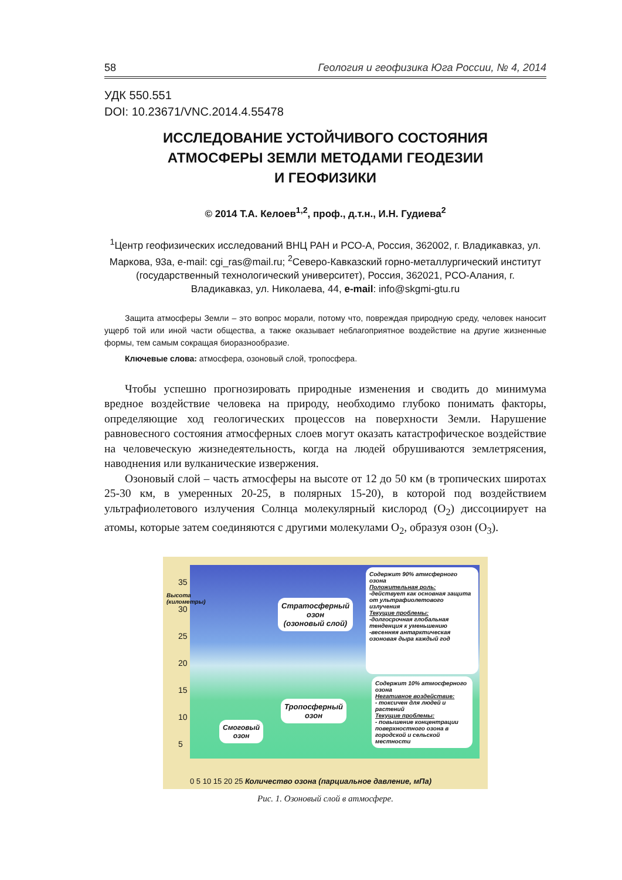58 Геология и геофизика Юга России, № 4, 2014
УДК 550.551
DOI: 10.23671/VNC.2014.4.55478
ИССЛЕДОВАНИЕ УСТОЙЧИВОГО СОСТОЯНИЯ
АТМОСФЕРЫ ЗЕМЛИ МЕТОДАМИ ГЕОДЕЗИИ
И ГЕОФИЗИКИ
© 2014 Т.А. Келоев<sup>1,2</sup>, проф., д.т.н., И.Н. Гудиева<sup>2</sup>
<sup>1</sup> Центр геофизических исследований ВНЦ РАН и РСО-А, Россия, 362002, г. Владикавказ, ул. Маркова, 93а, e-mail: cgi_ras@mail.ru; <sup>2</sup>Северо-Кавказский горно-металлургический институт (государственный технологический университет), Россия, 362021, РСО-Алания, г. Владикавказ, ул. Николаева, 44, e-mail: info@skgmi-gtu.ru
Защита атмосферы Земли – это вопрос морали, потому что, повреждая природную среду, человек наносит ущерб той или иной части общества, а также оказывает неблагоприятное воздействие на другие жизненные формы, тем самым сокращая биоразнообразие.
Ключевые слова: атмосфера, озоновый слой, тропосфера.
Чтобы успешно прогнозировать природные изменения и сводить до минимума вредное воздействие человека на природу, необходимо глубоко понимать факторы, определяющие ход геологических процессов на поверхности Земли. Нарушение равновесного состояния атмосферных слоев могут оказать катастрофическое воздействие на человеческую жизнедеятельность, когда на людей обрушиваются землетрясения, наводнения или вулканические извержения.
Озоновый слой – часть атмосферы на высоте от 12 до 50 км (в тропических широтах 25-30 км, в умеренных 20-25, в полярных 15-20), в которой под воздействием ультрафиолетового излучения Солнца молекулярный кислород (O<sub>2</sub>) диссоциирует на атомы, которые затем соединяются с другими молекулами O<sub>2</sub>, образуя озон (O<sub>3</sub>).
Стратосферный
озон
(озоновый слой)
Содержит 90% атмсферного озона
Положительная роль:
-действует как основная защита от ультрафиолетового излучения
Текущие проблемы:
-долгосрочная глобальная тенденция к уменьшению
-весенняя антарктическая озоновая дыра каждый год
Тропосферный
озон
Смоговый
озон
Содержит 10% атмосферного озона
Негативное воздействие:
- токсичен для людей и растений
Текущие проблемы:
- повышение концентрации поверхностного озона в городской и сельской местности
Высота (километры)
35
30
25
20
15
10
5
0 5 10 15 20 25 Количество озона (парциальное давление, мПа)
Рис. 1. Озоновый слой в атмосфере.